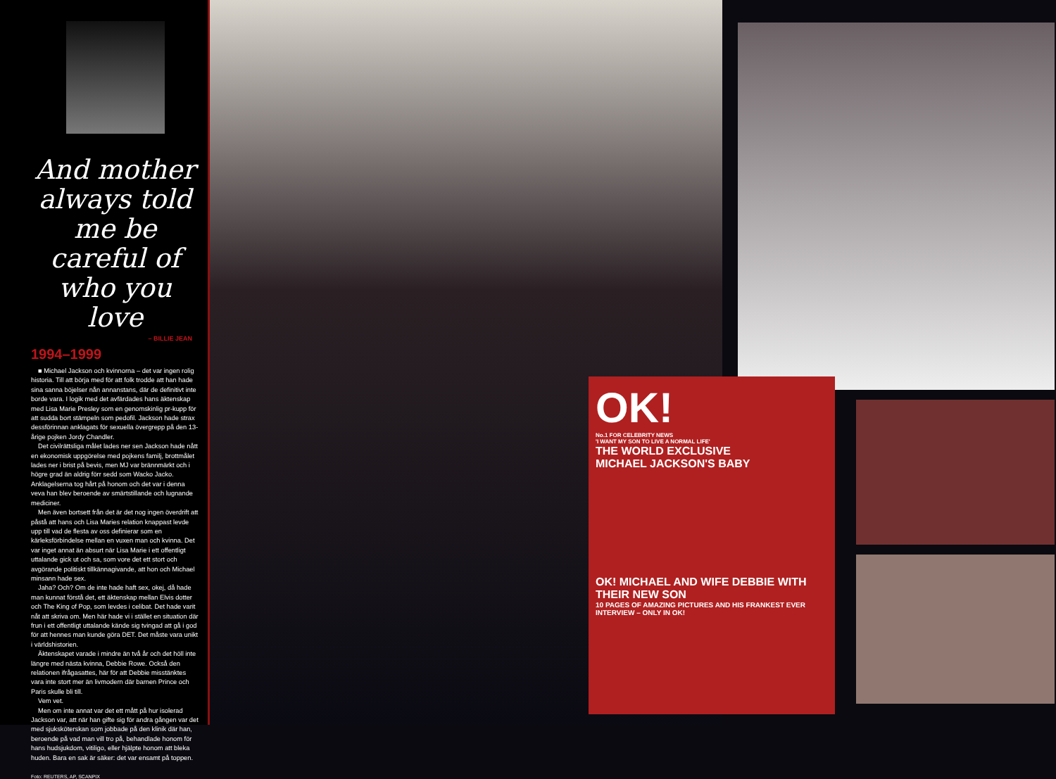And mother always told me be careful of who you love
– BILLIE JEAN
1994–1999
■ Michael Jackson och kvinnorna – det var ingen rolig historia. Till att börja med för att folk trodde att han hade sina sanna böjelser nån annanstans, där de definitivt inte borde vara. I logik med det avfärdades hans äktenskap med Lisa Marie Presley som en genomskinlig pr-kupp för att sudda bort stämpeln som pedofil. Jackson hade strax dessförinnan anklagats för sexuella övergrepp på den 13-årige pojken Jordy Chandler.
Det civilrättsliga målet lades ner sen Jackson hade nått en ekonomisk uppgörelse med pojkens familj, brottmålet lades ner i brist på bevis, men MJ var brännmärkt och i högre grad än aldrig förr sedd som Wacko Jacko. Anklagelserna tog hårt på honom och det var i denna veva han blev beroende av smärtstillande och lugnande mediciner.
Men även bortsett från det är det nog ingen överdrift att påstå att hans och Lisa Maries relation knappast levde upp till vad de flesta av oss definierar som en kärleksförbindelse mellan en vuxen man och kvinna. Det var inget annat än absurt när Lisa Marie i ett offentligt uttalande gick ut och sa, som vore det ett stort och avgörande politiskt tillkännagivande, att hon och Michael minsann hade sex.
Jaha? Och? Om de inte hade haft sex, okej, då hade man kunnat förstå det, ett äktenskap mellan Elvis dotter och The King of Pop, som levdes i celibat. Det hade varit nåt att skriva om. Men här hade vi i stället en situation där frun i ett offentligt uttalande kände sig tvingad att gå i god för att hennes man kunde göra DET. Det måste vara unikt i världshistorien.
Äktenskapet varade i mindre än två år och det höll inte längre med nästa kvinna, Debbie Rowe. Också den relationen ifrågasattes, här för att Debbie misstänktes vara inte stort mer än livmodern där barnen Prince och Paris skulle bli till.
Vem vet.
Men om inte annat var det ett mått på hur isolerad Jackson var, att när han gifte sig för andra gången var det med sjuksköterskan som jobbade på den klinik där han, beroende på vad man vill tro på, behandlade honom för hans hudsjukdom, vitiligo, eller hjälpte honom att bleka huden. Bara en sak är säker: det var ensamt på toppen.
Foto: REUTERS, AP, SCANPIX
OK!
No.1 FOR CELEBRITY NEWS
'I WANT MY SON TO LIVE A NORMAL LIFE'
THE WORLD EXCLUSIVE
MICHAEL JACKSON'S BABY
OK! MICHAEL AND WIFE DEBBIE WITH THEIR NEW SON
10 PAGES OF AMAZING PICTURES AND HIS FRANKEST EVER INTERVIEW – ONLY IN OK!